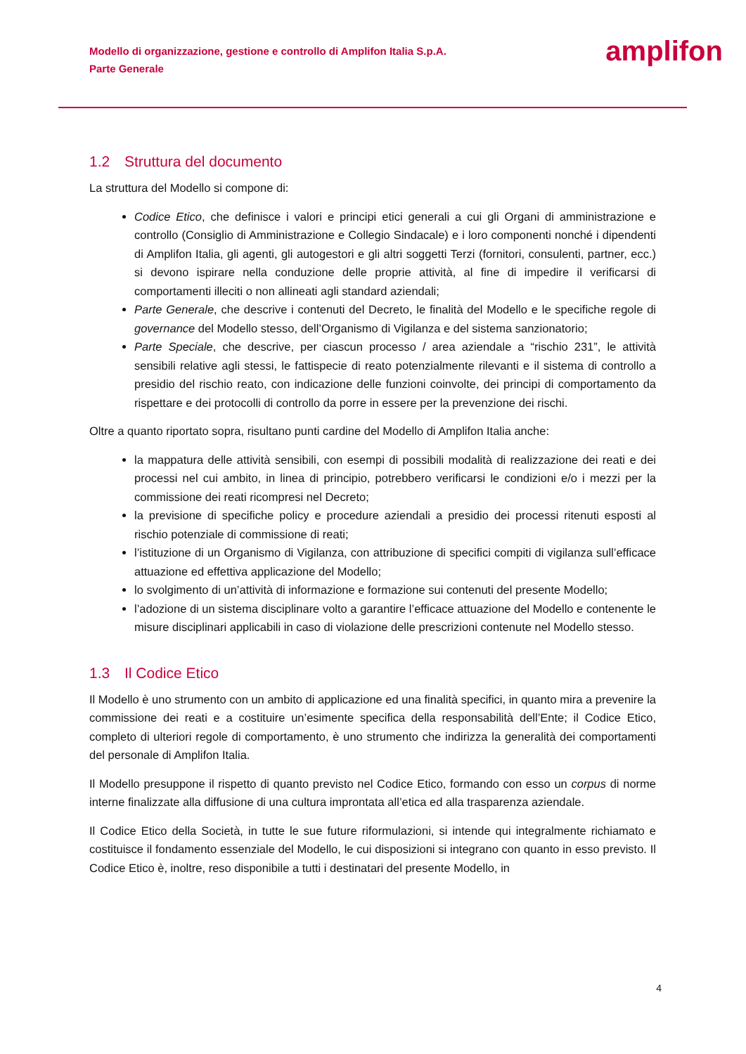Modello di organizzazione, gestione e controllo di Amplifon Italia S.p.A.
Parte Generale
amplifon
1.2 Struttura del documento
La struttura del Modello si compone di:
Codice Etico, che definisce i valori e principi etici generali a cui gli Organi di amministrazione e controllo (Consiglio di Amministrazione e Collegio Sindacale) e i loro componenti nonché i dipendenti di Amplifon Italia, gli agenti, gli autogestori e gli altri soggetti Terzi (fornitori, consulenti, partner, ecc.) si devono ispirare nella conduzione delle proprie attività, al fine di impedire il verificarsi di comportamenti illeciti o non allineati agli standard aziendali;
Parte Generale, che descrive i contenuti del Decreto, le finalità del Modello e le specifiche regole di governance del Modello stesso, dell’Organismo di Vigilanza e del sistema sanzionatorio;
Parte Speciale, che descrive, per ciascun processo / area aziendale a “rischio 231”, le attività sensibili relative agli stessi, le fattispecie di reato potenzialmente rilevanti e il sistema di controllo a presidio del rischio reato, con indicazione delle funzioni coinvolte, dei principi di comportamento da rispettare e dei protocolli di controllo da porre in essere per la prevenzione dei rischi.
Oltre a quanto riportato sopra, risultano punti cardine del Modello di Amplifon Italia anche:
la mappatura delle attività sensibili, con esempi di possibili modalità di realizzazione dei reati e dei processi nel cui ambito, in linea di principio, potrebbero verificarsi le condizioni e/o i mezzi per la commissione dei reati ricompresi nel Decreto;
la previsione di specifiche policy e procedure aziendali a presidio dei processi ritenuti esposti al rischio potenziale di commissione di reati;
l’istituzione di un Organismo di Vigilanza, con attribuzione di specifici compiti di vigilanza sull’efficace attuazione ed effettiva applicazione del Modello;
lo svolgimento di un’attività di informazione e formazione sui contenuti del presente Modello;
l’adozione di un sistema disciplinare volto a garantire l’efficace attuazione del Modello e contenente le misure disciplinari applicabili in caso di violazione delle prescrizioni contenute nel Modello stesso.
1.3 Il Codice Etico
Il Modello è uno strumento con un ambito di applicazione ed una finalità specifici, in quanto mira a prevenire la commissione dei reati e a costituire un’esimente specifica della responsabilità dell’Ente; il Codice Etico, completo di ulteriori regole di comportamento, è uno strumento che indirizza la generalità dei comportamenti del personale di Amplifon Italia.
Il Modello presuppone il rispetto di quanto previsto nel Codice Etico, formando con esso un corpus di norme interne finalizzate alla diffusione di una cultura improntata all’etica ed alla trasparenza aziendale.
Il Codice Etico della Società, in tutte le sue future riformulazioni, si intende qui integralmente richiamato e costituisce il fondamento essenziale del Modello, le cui disposizioni si integrano con quanto in esso previsto. Il Codice Etico è, inoltre, reso disponibile a tutti i destinatari del presente Modello, in
4